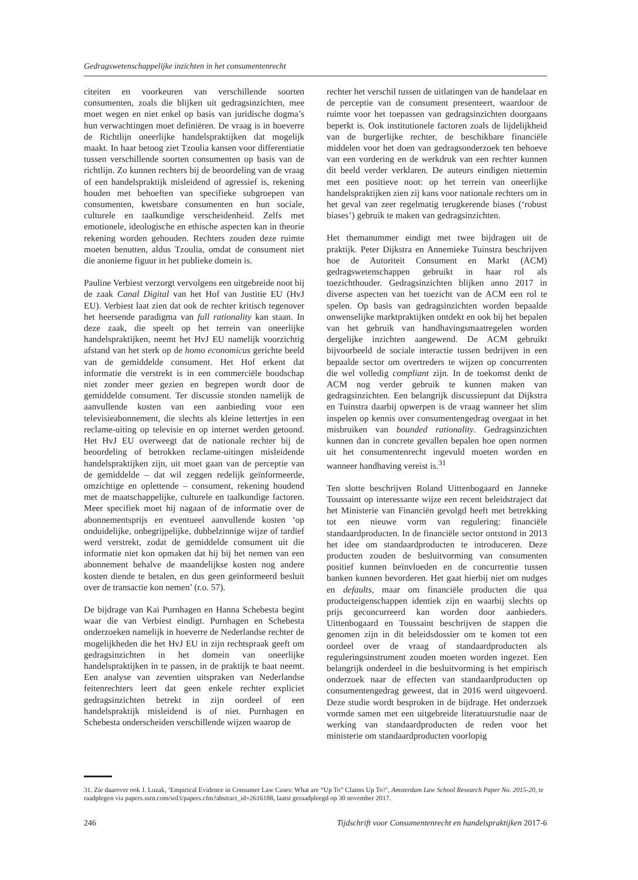Gedragswetenschappelijke inzichten in het consumentenrecht
citeiten en voorkeuren van verschillende soorten consumenten, zoals die blijken uit gedragsinzichten, mee moet wegen en niet enkel op basis van juridische dogma’s hun verwachtingen moet definiëren. De vraag is in hoeverre de Richtlijn oneerlijke handelspraktijken dat mogelijk maakt. In haar betoog ziet Tzoulia kansen voor differentiatie tussen verschillende soorten consumenten op basis van de richtlijn. Zo kunnen rechters bij de beoordeling van de vraag of een handelspraktijk misleidend of agressief is, rekening houden met behoeften van specifieke subgroepen van consumenten, kwetsbare consumenten en hun sociale, culturele en taalkundige verscheidenheid. Zelfs met emotionele, ideologische en ethische aspecten kan in theorie rekening worden gehouden. Rechters zouden deze ruimte moeten benutten, aldus Tzoulia, omdat de consument niet die anonieme figuur in het publieke domein is.
Pauline Verbiest verzorgt vervolgens een uitgebreide noot bij de zaak Canal Digital van het Hof van Justitie EU (HvJ EU). Verbiest laat zien dat ook de rechter kritisch tegenover het heersende paradigma van full rationality kan staan. In deze zaak, die speelt op het terrein van oneerlijke handelspraktijken, neemt het HvJ EU namelijk voorzichtig afstand van het sterk op de homo economicus gerichte beeld van de gemiddelde consument. Het Hof erkent dat informatie die verstrekt is in een commerciële boodschap niet zonder meer gezien en begrepen wordt door de gemiddelde consument. Ter discussie stonden namelijk de aanvullende kosten van een aanbieding voor een televisieabonnement, die slechts als kleine lettertjes in een reclame-uiting op televisie en op internet werden getoond. Het HvJ EU overweegt dat de nationale rechter bij de beoordeling of betrokken reclame-uitingen misleidende handelspraktijken zijn, uit moet gaan van de perceptie van de gemiddelde – dat wil zeggen redelijk geïnformeerde, omzichtige en oplettende – consument, rekening houdend met de maatschappelijke, culturele en taalkundige factoren. Meer specifiek moet hij nagaan of de informatie over de abonnementsprijs en eventueel aanvullende kosten ‘op onduidelijke, onbegrijpelijke, dubbelzinnige wijze of tardief werd verstrekt, zodat de gemiddelde consument uit die informatie niet kon opmaken dat hij bij het nemen van een abonnement behalve de maandelijkse kosten nog andere kosten diende te betalen, en dus geen geïnformeerd besluit over de transactie kon nemen’ (r.o. 57).
De bijdrage van Kai Purnhagen en Hanna Schebesta begint waar die van Verbiest eindigt. Purnhagen en Schebesta onderzoeken namelijk in hoeverre de Nederlandse rechter de mogelijkheden die het HvJ EU in zijn rechtspraak geeft om gedragsinzichten in het domein van oneerlijke handelspraktijken in te passen, in de praktijk te baat neemt. Een analyse van zeventien uitspraken van Nederlandse feitenrechters leert dat geen enkele rechter expliciet gedragsinzichten betrekt in zijn oordeel of een handelspraktijk misleidend is of niet. Purnhagen en Schebesta onderscheiden verschillende wijzen waarop de
rechter het verschil tussen de uitlatingen van de handelaar en de perceptie van de consument presenteert, waardoor de ruimte voor het toepassen van gedragsinzichten doorgaans beperkt is. Ook institutionele factoren zoals de lijdelijkheid van de burgerlijke rechter, de beschikbare financiële middelen voor het doen van gedragsonderzoek ten behoeve van een vordering en de werkdruk van een rechter kunnen dit beeld verder verklaren. De auteurs eindigen niettemin met een positieve noot: op het terrein van oneerlijke handelspraktijken zien zij kans voor nationale rechters om in het geval van zeer regelmatig terugkerende biases (‘robust biases’) gebruik te maken van gedragsinzichten.
Het themanummer eindigt met twee bijdragen uit de praktijk. Peter Dijkstra en Annemieke Tuinstra beschrijven hoe de Autoriteit Consument en Markt (ACM) gedragswetenschappen gebruikt in haar rol als toezichthouder. Gedragsinzichten blijken anno 2017 in diverse aspecten van het toezicht van de ACM een rol te spelen. Op basis van gedragsinzichten worden bepaalde onwenselijke marktpraktijken ontdekt en ook bij het bepalen van het gebruik van handhavingsmaatregelen worden dergelijke inzichten aangewend. De ACM gebruikt bijvoorbeeld de sociale interactie tussen bedrijven in een bepaalde sector om overtreders te wijzen op concurrenten die wel volledig compliant zijn. In de toekomst denkt de ACM nog verder gebruik te kunnen maken van gedragsinzichten. Een belangrijk discussiepunt dat Dijkstra en Tuinstra daarbij opwerpen is de vraag wanneer het slim inspelen op kennis over consumentengedrag overgaat in het misbruiken van bounded rationality. Gedragsinzichten kunnen dan in concrete gevallen bepalen hoe open normen uit het consumentenrecht ingevuld moeten worden en wanneer handhaving vereist is.<sup>31</sup>
Ten slotte beschrijven Roland Uittenbogaard en Janneke Toussaint op interessante wijze een recent beleidstraject dat het Ministerie van Financiën gevolgd heeft met betrekking tot een nieuwe vorm van regulering: financiële standaardproducten. In de financiële sector ontstond in 2013 het idee om standaardproducten te introduceren. Deze producten zouden de besluitvorming van consumenten positief kunnen beïnvloeden en de concurrentie tussen banken kunnen bevorderen. Het gaat hierbij niet om nudges en defaults, maar om financiële producten die qua producteigenschappen identiek zijn en waarbij slechts op prijs geconcurreerd kan worden door aanbieders. Uittenbogaard en Toussaint beschrijven de stappen die genomen zijn in dit beleidsdossier om te komen tot een oordeel over de vraag of standaardproducten als reguleringsinstrument zouden moeten worden ingezet. Een belangrijk onderdeel in die besluitvorming is het empirisch onderzoek naar de effecten van standaardproducten op consumentengedrag geweest, dat in 2016 werd uitgevoerd. Deze studie wordt besproken in de bijdrage. Het onderzoek vormde samen met een uitgebreide literatuurstudie naar de werking van standaardproducten de reden voor het ministerie om standaardproducten voorlopig
31. Zie daarover ook J. Luzak, ‘Empirical Evidence in Consumer Law Cases: What are “Up To” Claims Up To?’, Amsterdam Law School Research Paper No. 2015-20, te raadplegen via papers.ssrn.com/sol3/papers.cfm?abstract_id=2616188, laatst geraadpleegd op 30 november 2017.
246 Tijdschrift voor Consumentenrecht en handelspraktijken 2017-6